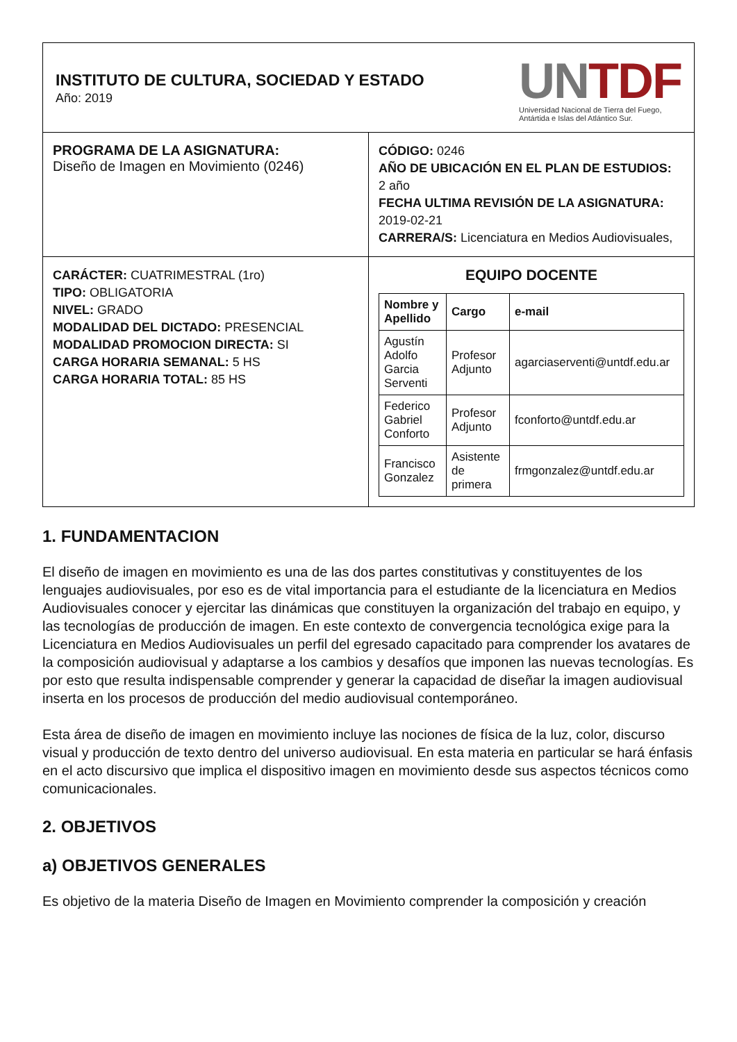| INSTITUTO DE CULTURA, SOCIEDAD Y ESTADO Año: 2019 UN TDF Universidad Nacional de Tierra del Fuego, Antártida e Islas del Atlántico Sur. | |
| PROGRAMA DE LA ASIGNATURA: Diseño de Imagen en Movimiento (0246) | CÓDIGO: 0246 AÑO DE UBICACIÓN EN EL PLAN DE ESTUDIOS: 2 año FECHA ULTIMA REVISIÓN DE LA ASIGNATURA: 2019-02-21 CARRERA/S: Licenciatura en Medios Audiovisuales, |
| CARÁCTER: CUATRIMESTRAL (1ro) TIPO: OBLIGATORIA NIVEL: GRADO MODALIDAD DEL DICTADO: PRESENCIAL MODALIDAD PROMOCION DIRECTA: SI CARGA HORARIA SEMANAL: 5 HS CARGA HORARIA TOTAL: 85 HS | EQUIPO DOCENTE / Nombre y Apellido / Cargo / e-mail / / --- / --- / --- / / Agustín Adolfo Garcia Serventi / Profesor Adjunto / agarciaserventi@untdf.edu.ar / / Federico Gabriel Conforto / Profesor Adjunto / fconforto@untdf.edu.ar / / Francisco Gonzalez / Asistente de primera / frmgonzalez@untdf.edu.ar / |
1. FUNDAMENTACION
El diseño de imagen en movimiento es una de las dos partes constitutivas y constituyentes de los lenguajes audiovisuales, por eso es de vital importancia para el estudiante de la licenciatura en Medios Audiovisuales conocer y ejercitar las dinámicas que constituyen la organización del trabajo en equipo, y las tecnologías de producción de imagen. En este contexto de convergencia tecnológica exige para la Licenciatura en Medios Audiovisuales un perfil del egresado capacitado para comprender los avatares de la composición audiovisual y adaptarse a los cambios y desafíos que imponen las nuevas tecnologías. Es por esto que resulta indispensable comprender y generar la capacidad de diseñar la imagen audiovisual inserta en los procesos de producción del medio audiovisual contemporáneo.
Esta área de diseño de imagen en movimiento incluye las nociones de física de la luz, color, discurso visual y producción de texto dentro del universo audiovisual. En esta materia en particular se hará énfasis en el acto discursivo que implica el dispositivo imagen en movimiento desde sus aspectos técnicos como comunicacionales.
2. OBJETIVOS
a) OBJETIVOS GENERALES
Es objetivo de la materia Diseño de Imagen en Movimiento comprender la composición y creación